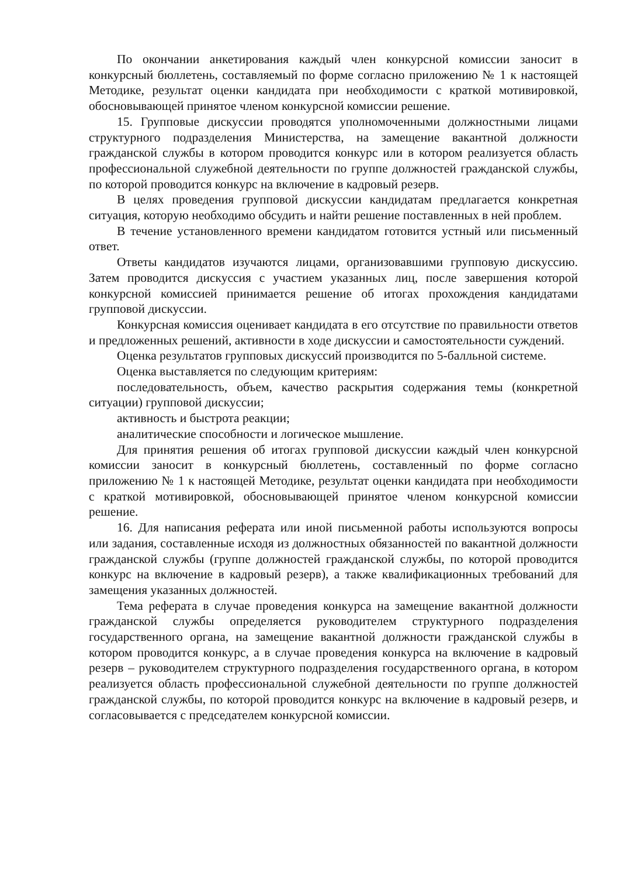По окончании анкетирования каждый член конкурсной комиссии заносит в конкурсный бюллетень, составляемый по форме согласно приложению № 1 к настоящей Методике, результат оценки кандидата при необходимости с краткой мотивировкой, обосновывающей принятое членом конкурсной комиссии решение.
15. Групповые дискуссии проводятся уполномоченными должностными лицами структурного подразделения Министерства, на замещение вакантной должности гражданской службы в котором проводится конкурс или в котором реализуется область профессиональной служебной деятельности по группе должностей гражданской службы, по которой проводится конкурс на включение в кадровый резерв.
В целях проведения групповой дискуссии кандидатам предлагается конкретная ситуация, которую необходимо обсудить и найти решение поставленных в ней проблем.
В течение установленного времени кандидатом готовится устный или письменный ответ.
Ответы кандидатов изучаются лицами, организовавшими групповую дискуссию. Затем проводится дискуссия с участием указанных лиц, после завершения которой конкурсной комиссией принимается решение об итогах прохождения кандидатами групповой дискуссии.
Конкурсная комиссия оценивает кандидата в его отсутствие по правильности ответов и предложенных решений, активности в ходе дискуссии и самостоятельности суждений.
Оценка результатов групповых дискуссий производится по 5-балльной системе.
Оценка выставляется по следующим критериям:
последовательность, объем, качество раскрытия содержания темы (конкретной ситуации) групповой дискуссии;
активность и быстрота реакции;
аналитические способности и логическое мышление.
Для принятия решения об итогах групповой дискуссии каждый член конкурсной комиссии заносит в конкурсный бюллетень, составленный по форме согласно приложению № 1 к настоящей Методике, результат оценки кандидата при необходимости с краткой мотивировкой, обосновывающей принятое членом конкурсной комиссии решение.
16. Для написания реферата или иной письменной работы используются вопросы или задания, составленные исходя из должностных обязанностей по вакантной должности гражданской службы (группе должностей гражданской службы, по которой проводится конкурс на включение в кадровый резерв), а также квалификационных требований для замещения указанных должностей.
Тема реферата в случае проведения конкурса на замещение вакантной должности гражданской службы определяется руководителем структурного подразделения государственного органа, на замещение вакантной должности гражданской службы в котором проводится конкурс, а в случае проведения конкурса на включение в кадровый резерв – руководителем структурного подразделения государственного органа, в котором реализуется область профессиональной служебной деятельности по группе должностей гражданской службы, по которой проводится конкурс на включение в кадровый резерв, и согласовывается с председателем конкурсной комиссии.